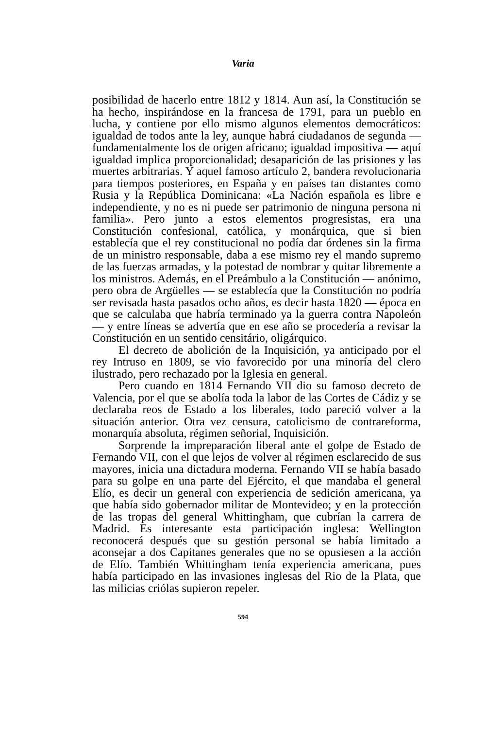Varia
posibilidad de hacerlo entre 1812 y 1814. Aun así, la Constitución se ha hecho, inspirándose en la francesa de 1791, para un pueblo en lucha, y contiene por ello mismo algunos elementos democráticos: igualdad de todos ante la ley, aunque habrá ciudadanos de segunda — fundamentalmente los de origen africano; igualdad impositiva — aquí igualdad implica proporcionalidad; desaparición de las prisiones y las muertes arbitrarias. Y aquel famoso artículo 2, bandera revolucionaria para tiempos posteriores, en España y en países tan distantes como Rusia y la República Dominicana: «La Nación española es libre e independiente, y no es ni puede ser patrimonio de ninguna persona ni familia». Pero junto a estos elementos progresistas, era una Constitución confesional, católica, y monárquica, que si bien establecía que el rey constitucional no podía dar órdenes sin la firma de un ministro responsable, daba a ese mismo rey el mando supremo de las fuerzas armadas, y la potestad de nombrar y quitar libremente a los ministros. Además, en el Preámbulo a la Constitución — anónimo, pero obra de Argüelles — se establecía que la Constitución no podría ser revisada hasta pasados ocho años, es decir hasta 1820 — época en que se calculaba que habría terminado ya la guerra contra Napoleón — y entre líneas se advertía que en ese año se procedería a revisar la Constitución en un sentido censitário, oligárquico.
El decreto de abolición de la Inquisición, ya anticipado por el rey Intruso en 1809, se vio favorecido por una minoría del clero ilustrado, pero rechazado por la Iglesia en general.
Pero cuando en 1814 Fernando VII dio su famoso decreto de Valencia, por el que se abolía toda la labor de las Cortes de Cádiz y se declaraba reos de Estado a los liberales, todo pareció volver a la situación anterior. Otra vez censura, catolicismo de contrareforma, monarquía absoluta, régimen señorial, Inquisición.
Sorprende la impreparación liberal ante el golpe de Estado de Fernando VII, con el que lejos de volver al régimen esclarecido de sus mayores, inicia una dictadura moderna. Fernando VII se había basado para su golpe en una parte del Ejército, el que mandaba el general Elío, es decir un general con experiencia de sedición americana, ya que había sido gobernador militar de Montevideo; y en la protección de las tropas del general Whittingham, que cubrían la carrera de Madrid. Es interesante esta participación inglesa: Wellington reconocerá después que su gestión personal se había limitado a aconsejar a dos Capitanes generales que no se opusiesen a la acción de Elío. También Whittingham tenía experiencia americana, pues había participado en las invasiones inglesas del Rio de la Plata, que las milicias criólas supieron repeler.
594